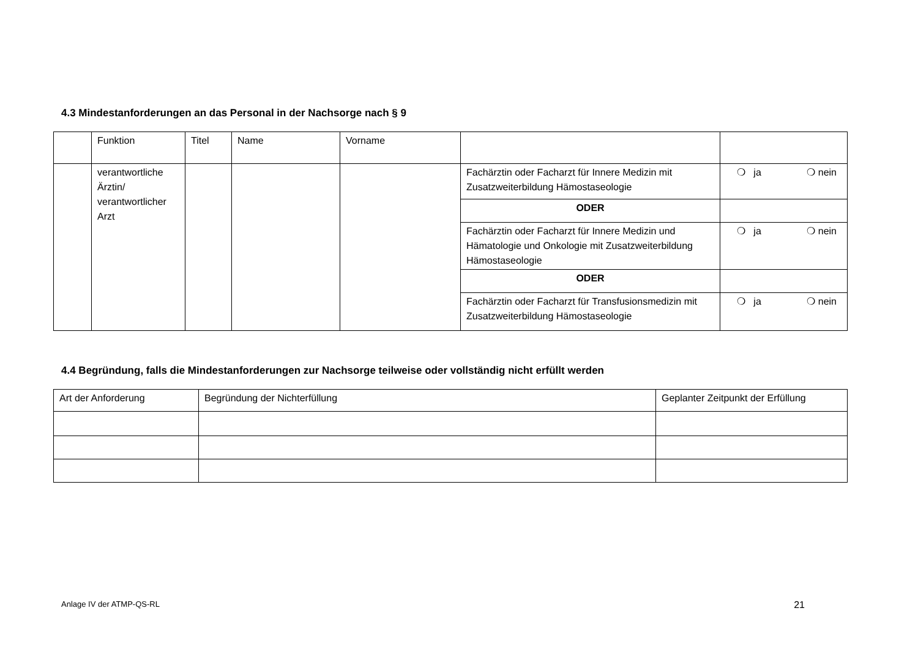4.3 Mindestanforderungen an das Personal in der Nachsorge nach § 9
| | Funktion | Titel | Name | Vorname | | |
| --- | --- | --- | --- | --- | --- | --- |
| | verantwortliche Ärztin/ verantwortlicher Arzt | | | | Fachärztin oder Facharzt für Innere Medizin mit Zusatzweiterbildung Hämostaseologie | ❍ ja ❍ nein |
| | | | | | ODER | |
| | | | | | Fachärztin oder Facharzt für Innere Medizin und Hämatologie und Onkologie mit Zusatzweiterbildung Hämostaseologie | ❍ ja ❍ nein |
| | | | | | ODER | |
| | | | | | Fachärztin oder Facharzt für Transfusionsmedizin mit Zusatzweiterbildung Hämostaseologie | ❍ ja ❍ nein |
4.4 Begründung, falls die Mindestanforderungen zur Nachsorge teilweise oder vollständig nicht erfüllt werden
| Art der Anforderung | Begründung der Nichterfüllung | Geplanter Zeitpunkt der Erfüllung |
| --- | --- | --- |
Anlage IV der ATMP-QS-RL 21